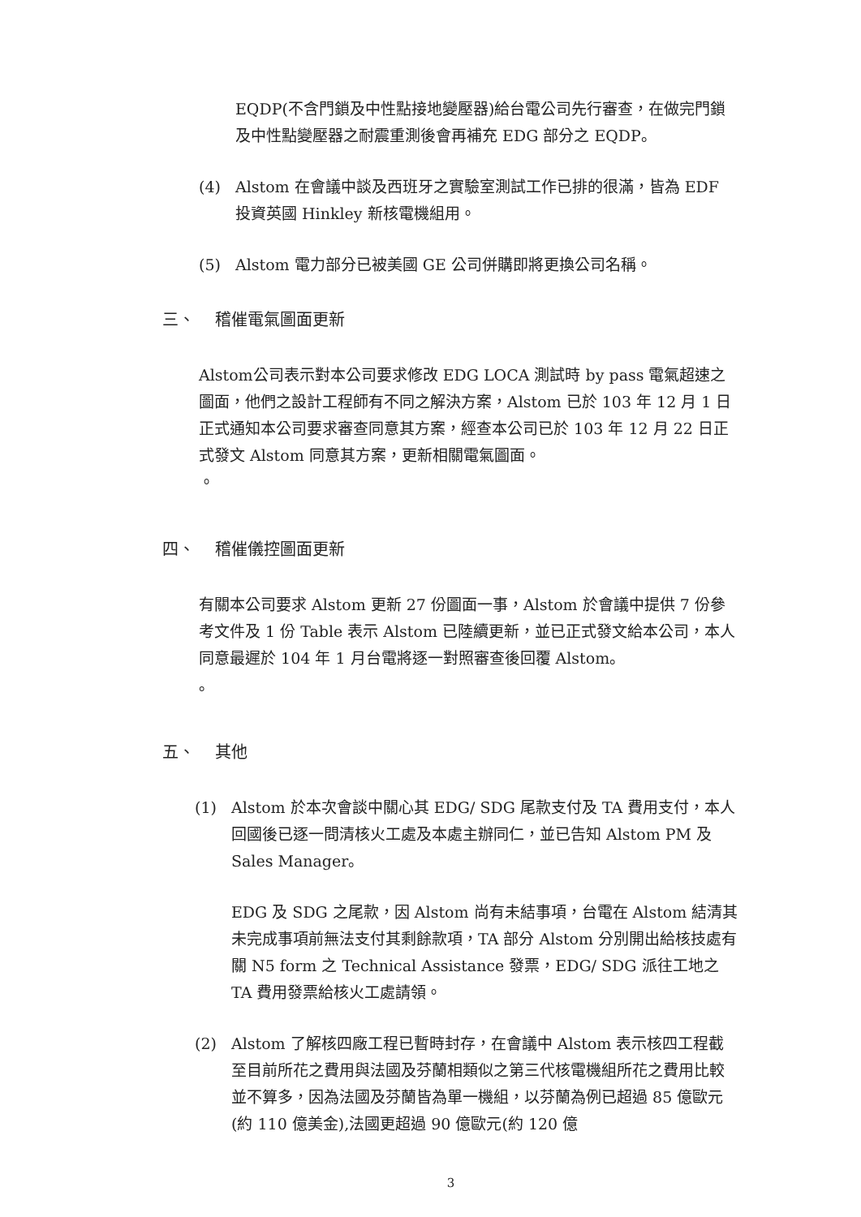EQDP(不含門鎖及中性點接地變壓器)給台電公司先行審查，在做完門鎖及中性點變壓器之耐震重測後會再補充 EDG 部分之 EQDP。
(4) Alstom 在會議中談及西班牙之實驗室測試工作已排的很滿，皆為 EDF 投資英國 Hinkley 新核電機組用。
(5) Alstom 電力部分已被美國 GE 公司併購即將更換公司名稱。
三、 稽催電氣圖面更新
Alstom公司表示對本公司要求修改 EDG LOCA 測試時 by pass 電氣超速之圖面，他們之設計工程師有不同之解決方案，Alstom 已於 103 年 12 月 1 日正式通知本公司要求審查同意其方案，經查本公司已於 103 年 12 月 22 日正式發文 Alstom 同意其方案，更新相關電氣圖面。
。
四、 稽催儀控圖面更新
有關本公司要求 Alstom 更新 27 份圖面一事，Alstom 於會議中提供 7 份參考文件及 1 份 Table 表示 Alstom 已陸續更新，並已正式發文給本公司，本人同意最遲於 104 年 1 月台電將逐一對照審查後回覆 Alstom。
。
五、 其他
(1) Alstom 於本次會談中關心其 EDG/ SDG 尾款支付及 TA 費用支付，本人回國後已逐一問清核火工處及本處主辦同仁，並已告知 Alstom PM 及 Sales Manager。
EDG 及 SDG 之尾款，因 Alstom 尚有未結事項，台電在 Alstom 結清其未完成事項前無法支付其剩餘款項，TA 部分 Alstom 分別開出給核技處有關 N5 form 之 Technical Assistance 發票，EDG/ SDG 派往工地之 TA 費用發票給核火工處請領。
(2) Alstom 了解核四廠工程已暫時封存，在會議中 Alstom 表示核四工程截至目前所花之費用與法國及芬蘭相類似之第三代核電機組所花之費用比較並不算多，因為法國及芬蘭皆為單一機組，以芬蘭為例已超過 85 億歐元(約 110 億美金),法國更超過 90 億歐元(約 120 億
3